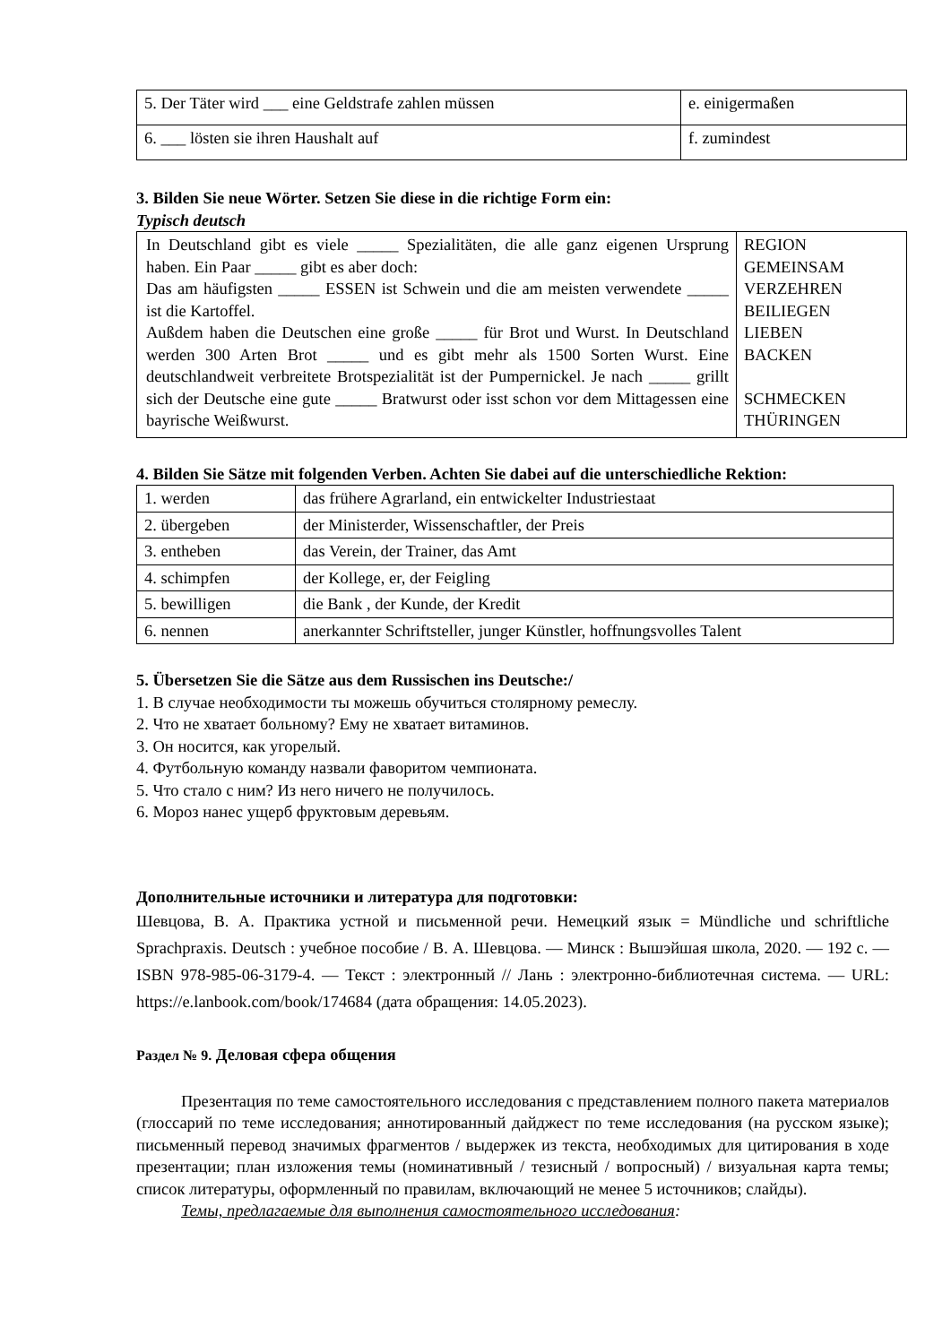| 5. Der Täter wird ___ eine Geldstrafe zahlen müssen | e. einigermaßen |
| 6. ___ lösten sie ihren Haushalt auf | f. zumindest |
3. Bilden Sie neue Wörter. Setzen Sie diese in die richtige Form ein:
Typisch deutsch
| In Deutschland gibt es viele _____ Spezialitäten, die alle ganz eigenen Ursprung haben. Ein Paar _____ gibt es aber doch: Das am häufigsten _____ ESSEN ist Schwein und die am meisten verwendete _____ ist die Kartoffel. Außdem haben die Deutschen eine große _____ für Brot und Wurst. In Deutschland werden 300 Arten Brot _____ und es gibt mehr als 1500 Sorten Wurst. Eine deutschlandweit verbreitete Brotspezialität ist der Pumpernickel. Je nach _____ grillt sich der Deutsche eine gute _____ Bratwurst oder isst schon vor dem Mittagessen eine bayrische Weißwurst. | REGION GEMEINSAM VERZEHREN BEILIEGEN LIEBEN BACKEN SCHMECKEN THÜRINGEN |
4. Bilden Sie Sätze mit folgenden Verben. Achten Sie dabei auf die unterschiedliche Rektion:
| 1. werden | das frühere Agrarland, ein entwickelter Industriestaat |
| 2. übergeben | der Ministerder, Wissenschaftler, der Preis |
| 3. entheben | das Verein, der Trainer, das Amt |
| 4. schimpfen | der Kollege, er, der Feigling |
| 5. bewilligen | die Bank , der Kunde, der Kredit |
| 6. nennen | anerkannter Schriftsteller, junger Künstler, hoffnungsvolles Talent |
5. Übersetzen Sie die Sätze aus dem Russischen ins Deutsche:/
1. В случае необходимости ты можешь обучиться столярному ремеслу.
2. Что не хватает больному? Ему не хватает витаминов.
3. Он носится, как угорелый.
4. Футбольную команду назвали фаворитом чемпионата.
5. Что стало с ним? Из него ничего не получилось.
6. Мороз нанес ущерб фруктовым деревьям.
Дополнительные источники и литература для подготовки:
Шевцова, В. А. Практика устной и письменной речи. Немецкий язык = Mündliche und schriftliche Sprachpraxis. Deutsch : учебное пособие / В. А. Шевцова. — Минск : Вышэйшая школа, 2020. — 192 с. — ISBN 978-985-06-3179-4. — Текст : электронный // Лань : электронно-библиотечная система. — URL: https://e.lanbook.com/book/174684 (дата обращения: 14.05.2023).
Раздел № 9. Деловая сфера общения
Презентация по теме самостоятельного исследования с представлением полного пакета материалов (глоссарий по теме исследования; аннотированный дайджест по теме исследования (на русском языке); письменный перевод значимых фрагментов / выдержек из текста, необходимых для цитирования в ходе презентации; план изложения темы (номинативный / тезисный / вопросный) / визуальная карта темы; список литературы, оформленный по правилам, включающий не менее 5 источников; слайды).
Темы, предлагаемые для выполнения самостоятельного исследования: